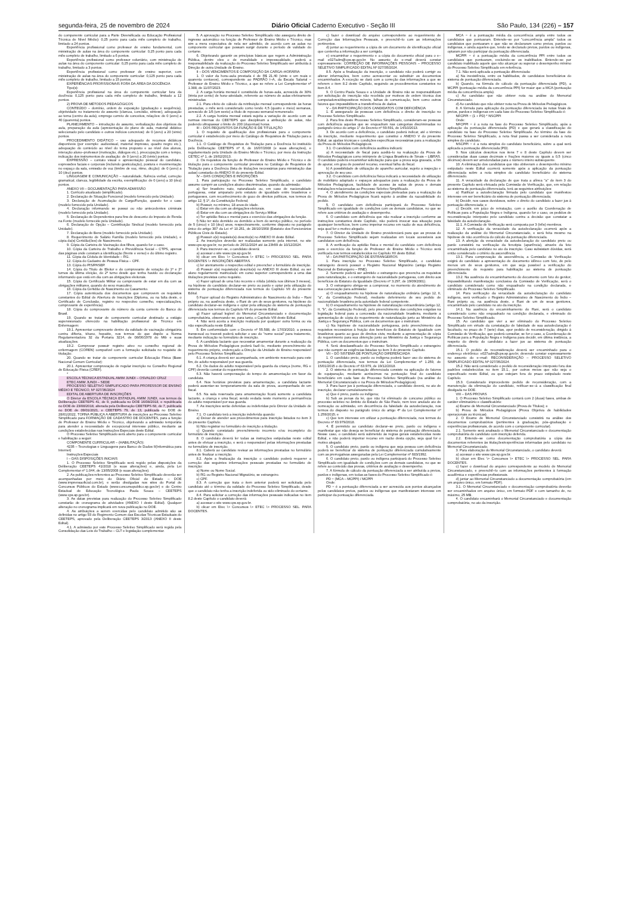segunda-feira, 25 de novembro de 2024 Diário Oficial Caderno Executivo - Seção III São Paulo, 134 (226) – 157
do componente curricular para a Parte Diversificada ou Educação Profissional Técnica de Nível Médio): 0,25 ponto para cada mês completo de trabalho, limitado a 24 pontos.
Experiência profissional como professor de ensino fundamental, com ministração de aulas na área do componente curricular: 0,25 ponto para cada mês completo de trabalho, limitado a 6 pontos.
Experiência profissional como professor voluntário, com ministração de aulas na área do componente curricular: 0,25 ponto para cada mês completo de trabalho, limitado a 3 pontos.
Experiência profissional como professor de ensino superior, com ministração de aulas na área do componente curricular: 0,125 ponto para cada mês completo de trabalho, limitado a 15 pontos.
EXPERIÊNCIAS PROFISSIONAIS FORA DA ÁREA DA DOCÊNCIA
Tipo(s):
Experiência profissional na área do componente curricular fora da docência: 0,125 ponto para cada mês completo de trabalho, limitado a 12 pontos.
2) PROVA DE MÉTODOS PEDAGÓGICOS
CONTEÚDO – domínio, ordem de exposição (graduação e sequência), objetividade no tratamento do assunto (clareza, concisão, síntese), adequação ao tema (centro da aula), emprego correto de conceitos, relações: de 0 (zero) a 40 (quarenta) pontos.
PLANEJAMENTO – introdução do assunto, verbalização dos objetivos da aula, preparação da aula (apresentação do plano de aula, material didático selecionado pelo candidato e outros indícios concretos): de 0 (zero) a 20 (vinte) pontos.
PROCEDIMENTO DIDÁTICO – uso adequado de recursos didáticos disponíveis (por exemplo: audiovisual, material impresso, quadro negro etc.), adequação do conteúdo ao nível do tema proposto e ao nível dos alunos, interação aluno–professor (motivação, diálogos etc.), preocupação com o tempo, indicação dos instrumentos de avaliação: de 0 (zero) a 20 (vinte) pontos.
EXPRESSÃO – contato visual e apresentação pessoal do candidato, expressões faciais e corporais (incluindo gesticulação), postura e movimentação no espaço da sala, emissão de voz (timbre de voz, ritmo, dicção): de 0 (zero) a 10 (dez) pontos.
LINGUAGEM E COMUNICAÇÃO – naturalidade, fluência verbal, correção gramatical, clareza, legibilidade da escrita, exemplificação: de 0 (zero) a 10 (dez) pontos.
ANEXO VII – DOCUMENTAÇÃO PARA ADMISSÃO
1. Currículo atualizado (simplificado).
2. Declaração de Situação Funcional (modelo fornecido pela Unidade).
3. Declaração de Acumulação de Cargo/Função, quando for o caso (modelo fornecido pela Unidade).
4. Declaração informando se possui ou não antecedentes criminais (modelo fornecido pela Unidade).
5. Declaração de Dependentes para fins de desconto do Imposto de Renda na Fonte (modelo fornecido pela Unidade).
6. Declaração de Opção – Contribuição Sindical (modelo fornecido pela Unidade).
7. Declaração de Bens (modelo fornecido pela Unidade).
8. Requerimento de Salário Família (modelo fornecido pela Unidade), e cópia da(s) Certidão(ões) de Nascimento.
9. Cópia da Carteira de Vacinação dos filhos, quando for o caso.
10. Cópia da Carteira de Trabalho e Previdência Social – CTPS, apenas das páginas onde constam a identificação (frente e verso) e do último registro.
11. Cópia da Cédula de Identidade – RG.
12. Cópia do Cadastro de Pessoa Física – CPF.
13. Cópia do PIS/PASEP.
14. Cópia do Título de Eleitor e do comprovante de votação do 1º e 2º turnos da última eleição, do 2º turno desde que tenha havido ou declaração informando que está em dia com as obrigações eleitorais.
15. Cópia do Certificado Militar ou comprovante de estar em dia com as obrigações militares, quando do sexo masculino.
16. Cópia da Certidão de Nascimento ou Casamento.
17. Cópia autenticada dos documentos que comprovem os requisitos constantes do Edital de Abertura de Inscrições (Diploma, ou na falta deste, o Certificado de Conclusão, registro no respectivo conselho, especializações, comprovante de experiência).
18. Cópia do comprovante do número da conta corrente do Banco do Brasil.
19. Quando se tratar de componente curricular destinado a estágio supervisionado oferecido na habilitação profissional de Técnico em Enfermagem:
19.1. Apresentar comprovante dentro da validade de vacinação obrigatória contra difteria, tétano, hepatite, nos termos do que dispõe a Norma Regulamentadora 32 da Portaria 3214, de 08/06/1978 do Mtb e suas atualizações.
19.2. Comprovar possuir registro ativo no conselho regional de enfermagem (COREN) compatível com a formação solicitada no requisito de titulação.
20. Quando se tratar do componente curricular Educação Física (Base Nacional Comum Curricular):
20.1. Apresentar comprovação de regular inscrição no Conselho Regional de Educação Física (CREF).
*
ESCOLA TÉCNICA ESTADUAL AMIM JUNDI – OSVALDO CRUZ
ETEC AMIM JUNDI – SEDE
PROCESSO SELETIVO SIMPLIFICADO PARA PROFESSOR DE ENSINO MÉDIO E TÉCNICO, Nº 027/35/2024
EDITAL DE ABERTURA DE INSCRIÇÕES
O Diretor da ESCOLA TÉCNICA ESTADUAL AMIM JUNDI, nos termos da Deliberação CEETEPS 41, de 9, publicada no DOE 16/08/2018, e republicada no DOE de 23/08/2018, alterada pela Deliberação CEETEPS 68, de 7, publicada no DOE de 09/01/2021, e CEETEPS 79, de 13, publicada no DOE de 28/01/2022, TORNA PÚBLICA A ABERTURA de inscrições ao Processo Seletivo Simplificado para FORMAÇÃO DE CADASTRO DE DOCENTES, para a função de Professor de Ensino Médio e Técnico, objetivando a admissão temporária para atender a necessidade de excepcional interesse público, mediante as condições estabelecidas nas Instruções Especiais deste Edital.
O Processo Seletivo Simplificado será aberto para o componente curricular e habilitação a seguir:
COMPONENTE CURRICULAR – (HABILITAÇÃO):
4235 – Tecnologias e Linguagens para Banco de Dados II(Informática para Internet)
Instruções Especiais
I – DAS DISPOSIÇÕES INICIAIS
1. O Processo Seletivo Simplificado será regido pelas disposições da Deliberação CEETEPS 41/2018 (e suas alterações) e, ainda, pela Lei Complementar nº 1.044, de 13/05/2008 (e suas alterações).
2. As publicações referentes ao Processo Seletivo Simplificado deverão ser acompanhadas por meio do Diário Oficial do Estado – DOE (www.imprensaoficial.com.br), e serão divulgadas nos sites do Portal de Concursos Públicos do Estado (www.concursopublico.sp.gov.br) e do Centro Estadual de Educação Tecnológica Paula Souza – CEETEPS (www.cps.sp.gov.br).
3. As datas previstas para realização do Processo Seletivo Simplificado constarão de cronograma de atividades (ANEXO I deste Edital). Qualquer alteração no cronograma implicará em nova publicação no DOE.
4. As atribuições a serem exercidas pelo candidato admitido são as definidas no artigo 93 do Regimento Comum das Escolas Técnicas Estaduais do CEETEPS, aprovado pela Deliberação CEETEPS 3/2013 (ANEXO II deste Edital).
4.1. A admissão por este Processo Seletivo Simplificado será regida pela Consolidação das Leis do Trabalho – CLT e legislação complementar.
5. A aprovação no Processo Seletivo Simplificado não assegura direito de ingresso automático na função de Professor de Ensino Médio e Técnico, mas sim a mera expectativa de nela ser admitido, de acordo com as aulas no componente curricular que possam surgir durante o período de validade do certame.
6. Objetivando garantir os princípios básicos que regem a Administração Pública, dentre eles o de moralidade e impessoalidade, poderá a responsabilidade da realização do Processo Seletivo Simplificado ser atribuída à Direção de outra Unidade de Ensino.
II – DOS VENCIMENTOS E COMPOSIÇÃO DA CARGA–HORÁRIA
1. O valor da hora–aula prestada é de R$ 21,40 (vinte e um reais e quarenta centavos), correspondente ao PADRÃO I–A, da Escala Salarial – Professor de Ensino Médio e Técnico, a que se refere a Lei Complementar nº 1.388, de 11/07/2023.
2. A carga horária mensal é constituída de horas–aula, acrescida de 30% (trinta por cento) de hora–atividade, referente ao número de aulas efetivamente ministradas.
2.1. Para efeito de cálculo da retribuição mensal correspondente às horas prestadas, o mês será considerado como tendo 4,5 (quatro e meio) semanas, acrescido de 1/6 (um sexto) a título de repouso semanal remunerado.
2.2. A carga horária mensal estará sujeita a variação de acordo com as normas internas do CEETEPS que disciplinam a atribuição de aulas, não podendo ultrapassar o limite de 200 (duzentas) horas.
III – DOS REQUISITOS DA FUNÇÃO E DE TITULAÇÃO
1. O requisito de qualificação dos profissionais para o componente curricular é estabelecido por meio do Catálogo de Requisitos de Titulação para a Docência.
1.1. O Catálogo de Requisitos de Titulação para a Docência foi instituído pela Deliberação CEETEPS nº 6, de 16/07/2008 (e suas alterações), e regulamentado pela Unidade do Ensino Médio e Técnico, por meio da Instrução CETEC nº 1, de 19/02/2013.
2. Os requisitos da função de Professor de Ensino Médio e Técnico e de titulação para o componente curricular previstos no Catálogo de Requisitos de Titulação para a Docência (lista de titulações necessárias para ministração das aulas) constarão do ANEXO III do presente Edital.
IV – DAS CONDIÇÕES E INSCRIÇÕES
1. Para participação no Processo Seletivo Simplificado, o candidato assume cumprir as condições abaixo discriminadas, quando da admissão:
a) Ser brasileiro nato, naturalizado ou, em caso de nacionalidade portuguesa, estar amparado pelo estatuto de igualdade entre brasileiros e portugueses, com reconhecimento de gozo de direitos políticos, nos termos do artigo 12, § 1º, da Constituição Federal;
b) Possuir, no mínimo, 18 anos de idade.
c) Estar em dia com as obrigações eleitorais.
d) Estar em dia com as obrigações do Serviço Militar.
e) Ter aptidão física e mental para o exercício das obrigações da função.
f) Não ter sido demitido ou demitido a bem do serviço público, no período de 5 (cinco) e 10 (dez) anos, respectivamente, conforme disposto no parágrafo único do artigo 307 da Lei nº 10.261, de 28/10/1968 (Estatuto dos Funcionários Públicos Civis do Estado).
g) Possuir o(s) requisito(s) descrito(s) no ANEXO III deste Edital.
2. As inscrições deverão ser realizadas somente pela internet, no site www.cps.sp.gov.br, no período de 26/11/2024 até às 23h59 de 10/12/2024.
3. Para inscrever–se, o candidato deverá:
a) acessar o site www.cps.sp.gov.br.
b) clicar em Etec \> Concursos \> ETEC \> PROCESSO SEL. PARA DOCENTES \> INSCRIÇÕES ABERTAS.
c) ler atentamente o respectivo edital e preencher o formulário de inscrição.
d) Possuir o(s) requisito(s) descrito(s) no ANEXO III deste Edital, ou ser aluno regularmente matriculado em curso superior correspondente a uma das titulações previstas como requisito.
e) Fazer upload de uma foto recente e nítida (obtida nos últimos 3 meses), na hipótese do candidato declarar–se preto ou pardo e optar pela utilização do sistema de pontuação diferenciada nos termos do Capítulo VII do presente Edital.
f) Fazer upload do Registro Administrativo de Nascimento do Índio – Rani próprio ou, na ausência deste, o Rani de um de seus genitores, na hipótese do candidato declarar–se indígena e optar pela utilização do sistema de pontuação diferenciada nos termos do Capítulo VII do presente Edital.
g) Fazer upload legível do Memorial Circunstanciado e documentação comprobatória, observando–se, para tanto, o Capítulo VIII deste Edital.
4. Não será aceita a inscrição realizada por qualquer outra forma ou via não especificada neste Edital.
5. Em conformidade com o Decreto nº 55.588, de 17/03/2010, a pessoa transexual ou travesti poderá solicitar o uso do "nome social" para tratamento, mediante indicação no formulário de inscrição.
6. A candidata lactante que necessitar amamentar durante a realização da Prova de Métodos Pedagógicos poderá fazê–lo, mediante preenchimento de requerimento próprio, endereçado a Direção da Unidade de Ensino responsável pelo Processo Seletivo Simplificado.
6.1. A criança deverá ser acompanhada, em ambiente reservado para este fim, de adulto responsável por sua guarda.
6.2. Os dados do adulto responsável pela guarda da criança (nome, RG e CPF) deverão constar do requerimento.
6.3. Não haverá compensação do tempo de amamentação em favor da candidata.
6.4. Nos horários previstos para amamentação, a candidata lactante poderá ausentar–se temporariamente da sala de prova, acompanhada de um fiscal.
6.5. Na sala reservada para amamentação ficará somente a candidata lactante, a criança e uma fiscal, sendo vedada neste momento a permanência do adulto responsável por sua guarda.
7. As inscrições serão deferidas ou indeferidas pelo Diretor da Unidade de Ensino.
7.1. O candidato terá a inscrição indeferida quando:
a) Deixar de atender aos procedimentos para inscrição listados no item 3 do presente Capítulo.
b) Não registrar no formulário de inscrição a titulação.
c) Quando constatado preenchimento incorreto e/ou incompleto do formulário de inscrição.
8. O candidato deverá ler todas as instruções estipuladas neste edital antes de efetuar a inscrição, e será o responsável pelas informações prestadas no formulário de inscrição.
8.1. Caberá ao candidato revisar as informações prestadas no formulário antes de finalizar a inscrição.
8.2. Após a finalização da inscrição o candidato poderá requerer a correção das seguintes informações pessoais prestadas no formulário de inscrição:
a) Nome ou Nome Social.
b) RG ou Registro Nacional Migratório, se estrangeiro.
c) CPF.
8.3. A correção que trata o item anterior poderá ser solicitada pelo candidato até o término da validade do Processo Seletivo Simplificado, desde que o candidato não tenha a inscrição indeferida ou sido eliminado do certame.
8.4. Para solicitar a correção das informações pessoais indicadas no item 8.2 deste Capítulo o candidato deverá:
a) acessar o site www.cps.sp.gov.br.
b) clicar em Etec \> Concursos \> ETEC \> PROCESSO SEL. PARA DOCENTES.
c) fazer o download do arquivo correspondente ao requerimento de Correção das Informações Pessoais, e preenchê–lo com as informações pertinentes.
d) juntar ao requerimento a cópia de um documento de identificação oficial que contenha a informação a ser corrigida.
e) encaminhar o requerimento e a cópia do documento oficial para o e–mail e027adm@cps.sp.gov.br. No assunto do e–mail deverá constar expressamente: CORREÇÃO DE INFORMAÇÕES PESSOAIS – PROCESSO SELETIVO SIMPLIFICADO EDITAL Nº 027/35/2024.
8.5. Após a finalização da inscrição, o candidato não poderá corrigir ou alterar informações, bem como acrescentar ou substituir os documentos encaminhados. A exceção se dará com a correção das informações a que se referem o item 8.2 deste Capítulo, seguindo os procedimentos constantes no item 8.4.
9. O Centro Paula Souza e a Unidade de Ensino não se responsabilizam por solicitação de inscrição não recebida por motivos de ordem técnica dos computadores/dispositivos móveis, falhas de comunicação, bem como outros fatores que impossibilitem a transferência de dados.
V – DA PARTICIPAÇÃO DOS CANDIDATOS COM DEFICIÊNCIA
1. É assegurado às pessoas com deficiência o direito de inscrição no Processo Seletivo Simplificado.
2. Para fins deste Processo Seletivo Simplificado, consideram–se pessoas com deficiência aquelas que se enquadram nas categorias discriminadas no parágrafo único do artigo 1° do Decreto nº 59.591, de 14/10/2013.
3. De acordo com a deficiência, o candidato poderá indicar, até o término da inscrição, mediante requerimento que constitui o ANEXO V do presente Edital, as ajudas técnicas e condições específicas necessárias para a realização da Prova de Métodos Pedagógicos.
3.1. O candidato com deficiência auditiva indicará:
a) A necessidade de fiscal para auxiliá–lo na realização da Prova de Métodos Pedagógicos como intérprete de Língua Brasileira de Sinais – LIBRAS. O candidato poderá encaminhar solicitação para que a prova seja gravada, a fim de apurar, em grau de possível recurso, eventual falha do fiscal.
b) A possibilidade de utilização de aparelho auricular, sujeito a inspeção e aprovação de seu uso.
3.2. O candidato com deficiência física indicará a necessidade de utilização de mobiliário adaptado e espaços adequados para a realização da Prova de Métodos Pedagógicos, facilidade de acesso às salas de prova e demais instalações relacionadas ao Processo Seletivo Simplificado.
4. O atendimento às condições especiais pleiteadas para a realização da Prova de Métodos Pedagógicos ficará sujeito à análise da razoabilidade do pedido.
5. O candidato com deficiência participará do Processo Seletivo Simplificado em igualdade de condições com os demais candidatos, no que se refere aos critérios de avaliação e desempenho.
6. O candidato com deficiência que não realizar a inscrição conforme as instruções constantes deste Capítulo, não poderá invocar sua situação para quaisquer benefícios, bem como impetrar recurso em razão de sua deficiência, seja qual for o motivo alegado.
7. O Diretor da Unidade de Ensino providenciará para que as provas do Processo Seletivo Simplificado sejam realizadas em locais acessíveis aos candidatos com deficiência.
8. A verificação da aptidão física e mental do candidato com deficiência para o exercício da função de Professor de Ensino Médio e Técnico será verificada nos termos estabelecidos no Capítulo XII deste Edital.
VI – DA PARTICIPAÇÃO DE ESTRANGEIROS
1. Para inscrição no Processo Seletivo Simplificado, o candidato estrangeiro deverá possuir o Registro Nacional Migratório (antigo Registro Nacional de Estrangeiro – RNE).
2. Somente poderá ser admitido o estrangeiro que preencha os requisitos para naturalização, e o estrangeiro de nacionalidade portuguesa, com direito aos benefícios do Estatuto da Igualdade (Decreto nº 3.297, de 19/09/2001).
3. O estrangeiro obriga–se a comprovar, no momento do atendimento de sua convocação para admissão:
a) O enquadramento na hipótese de naturalização ordinária (artigo 12, II, "a", da Constituição Federal), mediante deferimento de seu pedido de nacionalidade brasileira pela autoridade federal competente.
b) O enquadramento na hipótese de naturalização extraordinária (artigo 12, II, "b", da Constituição Federal), pelo preenchimento das condições exigidas na legislação federal para a concessão da nacionalidade brasileira, mediante a apresentação de cópia do requerimento de naturalização junto ao Ministério da Justiça e Segurança Pública, com os documentos que o instruíram.
c) Na hipótese de nacionalidade portuguesa, pelo preenchimento dos requisitos necessários à fruição dos benefícios do Estatuto de Igualdade com brasileiros quanto ao gozo de direitos civis, mediante a apresentação de cópia do requerimento para sua obtenção junto ao Ministério da Justiça e Segurança Pública, com os documentos que o instruíram.
4. Será desclassificado do Processo Seletivo Simplificado o estrangeiro que não cumprir as exigências listadas no item 3 do presente Capítulo.
VII – DO SISTEMA DE PONTUAÇÃO DIFERENCIADA
1. O candidato preto, pardo ou indígena poderá fazer uso do sistema de pontuação diferenciada, nos termos da Lei Complementar nº 1.259, de 15/01/2015 e do Decreto nº 63.979, de 19/12/2018.
2. O sistema de pontuação diferenciada consiste na aplicação de fatores de equiparação, mediante acréscimos na pontuação final do candidato beneficiário em cada fase do Processo Seletivo Simplificado (na análise do Memorial Circunstanciado e na Prova de Métodos Pedagógicos).
3. Para fazer jus à pontuação diferenciada, o candidato deverá, no ato de inscrição, declarar cumulativamente:
a) Que é preto, pardo ou indígena;
b) Sob as penas da lei, que não foi eliminado de concurso público ou processo seletivo no âmbito do Estado de São Paulo, nem teve anulado ato de nomeação ou admissão, em decorrência da falsidade da autodeclaração, nos termos do disposto no parágrafo único do artigo 4º da Lei Complementar nº 1.259/2015; e
c) Que tem interesse em utilizar a pontuação diferenciada, nos termos do Decreto nº 63.979/2018.
4. É permitido ao candidato declarar–se preto, pardo ou indígena e manifestar que não deseja se beneficiar do sistema de pontuação diferenciada. Nesse caso, o candidato será submetido às regras gerais estabelecidas neste Edital, e não poderá impetrar recurso em razão desta opção, seja qual for o motivo alegado.
5. O candidato preto, pardo ou indígena que seja pessoa com deficiência poderá se beneficiar do sistema de pontuação diferenciada cumulativamente com as prerrogativas asseguradas pela Lei Complementar nº 683/1992.
6. O candidato preto, pardo ou indígena participará do Processo Seletivo Simplificado em igualdade de condições com os demais candidatos, no que se refere ao conteúdo das provas, critérios de avaliação e desempenho.
7. A fórmula de cálculo da pontuação diferenciada a ser atribuída a pretos, pardos e indígenas, em todas as fases do Processo Seletivo Simplificado é:
PD = (MCA – MCPPI) / MCPPI
Onde:
PD = é a pontuação diferenciada a ser acrescida aos pontos alcançados pelos candidatos pretos, pardos ou indígenas que manifestaram interesse em participar da pontuação diferenciada.
MCA = é a pontuação média da concorrência ampla entre todos os candidatos que pontuaram. Entende–se por "concorrência ampla" todos os candidatos que pontuaram e que não se declararam como pretos, pardos ou indígenas, e ainda aqueles que, tendo se declarado pretos, pardos ou indígenas, optaram por não participar da pontuação diferenciada.
MCPPI = é a pontuação média da concorrência PPI entre todos os candidatos que pontuaram, excluindo–se os inabilitados. Entende–se por candidato inabilitado aquele que não alcançar ou superar o desempenho mínimo do Processo Seletivo Simplificado em referência.
7.1. Não será aplicada a pontuação diferenciada:
a) Na inexistência, entre os habilitados, de candidatos beneficiários do sistema de pontuação diferenciada.
b) Quando, na fórmula de cálculo da pontuação diferenciada (PD), a MCPPI (pontuação média da concorrência PPI) for maior que a MCA (pontuação média da concorrência ampla).
c) Ao candidato que não obtiver nota na análise do Memorial Circunstanciado.
d) Ao candidato que não obtiver nota na Prova de Métodos Pedagógicos.
8. A fórmula para aplicação da pontuação diferenciada às notas finais de pretos, pardos e indígenas em cada fase do Processo Seletivo Simplificado é:
NFCPPI = (1 + PD) * NSCPPI
Onde:
NFCPPI = é a nota na fase do Processo Seletivo Simplificado, após a aplicação da pontuação diferenciada (PD) e que gerará a classificação do candidato na fase do Processo Seletivo Simplificado. Ao término da fase do Processo Seletivo Simplificado, a nota final passa a ser considerada a nota simples do candidato.
NSCPPI = é a nota simples do candidato beneficiário, sobre a qual será aplicada a pontuação diferenciada (PD).
9. Nos cálculos descritos nos itens 7 e 8 deste Capítulo devem ser consideradas duas casas decimais e frações maiores ou iguais a 0,5 (cinco décimos) devem ser arredondadas para o número inteiro subsequente.
10. A eliminação dos candidatos que não obtiveram o desempenho mínimo estipulado neste Edital ocorrerá somente após a aplicação da pontuação diferenciada sobre a nota simples do candidato beneficiário do sistema diferenciado.
11. A veracidade da declaração de que trata a alínea "a" do item 3 do presente Capítulo será efetuada pela Comissão de Verificação, que, em relação ao sistema de pontuação diferenciada, terá as seguintes atribuições:
a) Ratificar a autodeclaração firmada pelo candidato que manifestou interesse em ser beneficiário do sistema de pontuação diferenciada;
b) Decidir, nos casos duvidosos, sobre o direito do candidato a fazer jus à pontuação diferenciada; e
c) Decidir, em juízo de retratação, com o auxílio da Coordenação de Políticas para a População Negra e Indígena, quando for o caso, os pedidos de reconsideração interposto pelo candidato contra a decisão que constatar a falsidade da autodeclaração.
11.1. A Comissão de Verificação será composta por 3 (três) membros.
12. A verificação da veracidade da autodeclaração ocorrerá após a realização da análise do Memorial Circunstanciado, e será feita mesmo na hipótese de não ocorrência do cálculo da pontuação diferenciada.
13. A aferição da veracidade da autodeclaração do candidato preto ou pardo consistirá na verificação da fenotipia (aparência), através da foto encaminhada pelo candidato no ato da inscrição. Caso subsistam dúvidas, será então considerado o critério da ascendência.
13.1. Para comprovação da ascendência, a Comissão de Verificação exigirá do candidato a apresentação de documento idôneo com foto, de pelo menos um de seus genitores, em que seja possível a verificação do preenchimento do requisito para habilitação ao sistema de pontuação diferenciada.
13.2. Na ausência do encaminhamento do documento com foto do genitor, impossibilitando manifestação conclusiva da Comissão de Verificação, será o candidato considerado como não enquadrado na condição declarada, e eliminado do Processo Seletivo Simplificado.
14. Para verificação da veracidade da autodeclaração do candidato indígena, será verificado o Registro Administrativo de Nascimento do Índio – Rani próprio ou, na ausência deste, o Rani de um de seus genitores, encaminhado pelo candidato no ato da inscrição.
14.1. Na ausência do encaminhamento do Rani, será o candidato considerado como não enquadrado na condição declarada, e eliminado do Processo Seletivo Simplificado.
15. Ao candidato que vier a ser eliminado do Processo Seletivo Simplificado em virtude da constatação de falsidade de sua autodeclaração é facultado, no prazo de 7 (sete) dias, opor pedido de reconsideração, dirigido à Comissão de Verificação, que poderá consultar, se for o caso, a Coordenação de Políticas para a População Negra e Indígena para decidir, em última instância, a respeito do direito do candidato a fazer jus ao sistema de pontuação diferenciada.
15.1. O pedido de reconsideração deverá ser encaminhado para o endereço eletrônico: e027adm@cps.sp.gov.br, devendo constar expressamente no assunto do e–mail: RECONSIDERAÇÃO – PROCESSO SELETIVO SIMPLIFICADO EDITAL Nº 027/35/2024.
15.2. Não será considerado o pedido de reconsideração interposto fora dos padrões estabelecidos no item 15.1., por outros meios que não seja o especificado neste Edital, ou que estejam fora do prazo estipulado neste Capítulo.
15.3. Considerado improcedente pedido de reconsideração, com a manutenção da eliminação do candidato, retificar–se–á a classificação final divulgada no DOE.
VIII – DAS PROVAS
1. O Processo Seletivo Simplificado contará com 2 (duas) fases, ambas de caráter eliminatório e classificatório:
a) Exame de Memorial Circunstanciado (Prova de Títulos); e
b) Prova de Métodos Pedagógicos (Prova Objetiva de habilidades operacionais ou técnicas).
2. O Exame de Memorial Circunstanciado consistirá na análise dos documentos comprobatórios (pertinentes à graduação, pós–graduação e experiências profissionais, de acordo com o componente curricular).
2.1. Somente será analisado o Memorial Circunstanciado e documentação comprobatória do candidato com inscrição deferida.
2.2. Entende–se como documentação comprobatória a cópia dos documentos referentes às titulações/experiências informadas pelo candidato no Memorial Circunstanciado.
3. Para elaboração do Memorial Circunstanciado, o candidato deverá:
a) acessar o site www.cps.sp.gov.br.
b) clicar em Etec \> Concursos \> ETEC \> PROCESSO SEL. PARA DOCENTES.
c) fazer o download do arquivo correspondente ao modelo de Memorial Circunstanciado, e preenchê–lo com as informações pertinentes à formação acadêmica e experiências profissionais.
d) juntar ao Memorial Circunstanciado a documentação comprobatória (em um arquivo único, em formato PDF).
3.1. O Memorial Circunstanciado e documentação comprobatória deverão ser encaminhados em arquivo único, em formato PDF e com tamanho de, no máximo, 25 MB.
4. O candidato encaminhará o Memorial Circunstanciado e documentação comprobatória, no ato da inscrição.